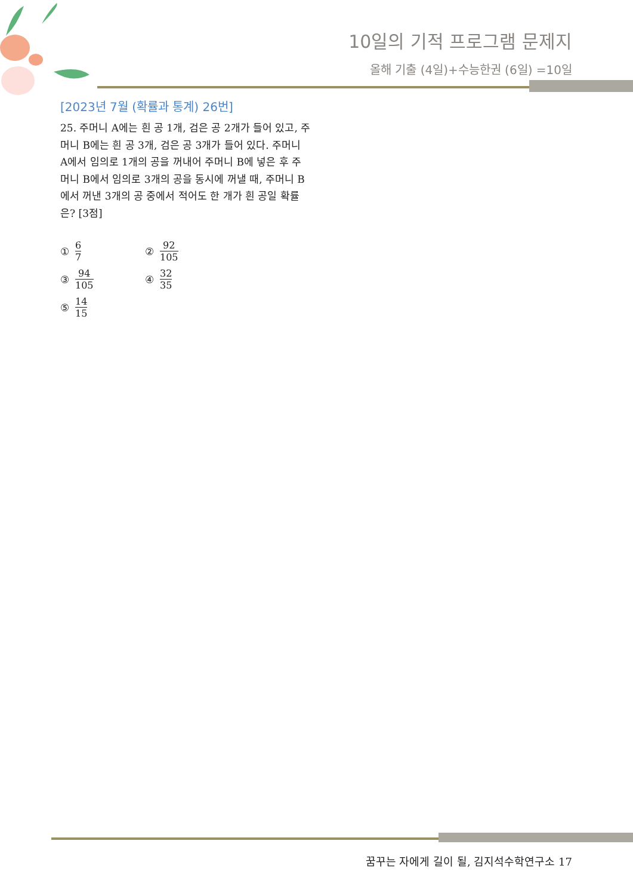10일의 기적 프로그램 문제지
올해 기출 (4일)+수능한권 (6일) =10일
[2023년 7월 (확률과 통계) 26번]
25. 주머니 A에는 흰 공 1개, 검은 공 2개가 들어 있고, 주머니 B에는 흰 공 3개, 검은 공 3개가 들어 있다. 주머니 A에서 임의로 1개의 공을 꺼내어 주머니 B에 넣은 후 주머니 B에서 임의로 3개의 공을 동시에 꺼낼 때, 주머니 B에서 꺼낸 3개의 공 중에서 적어도 한 개가 흰 공일 확률은? [3점]
① 6 7
② 92 105
③ 94 105
④ 32 35
⑤ 14 15
꿈꾸는 자에게 길이 될, 김지석수학연구소 17